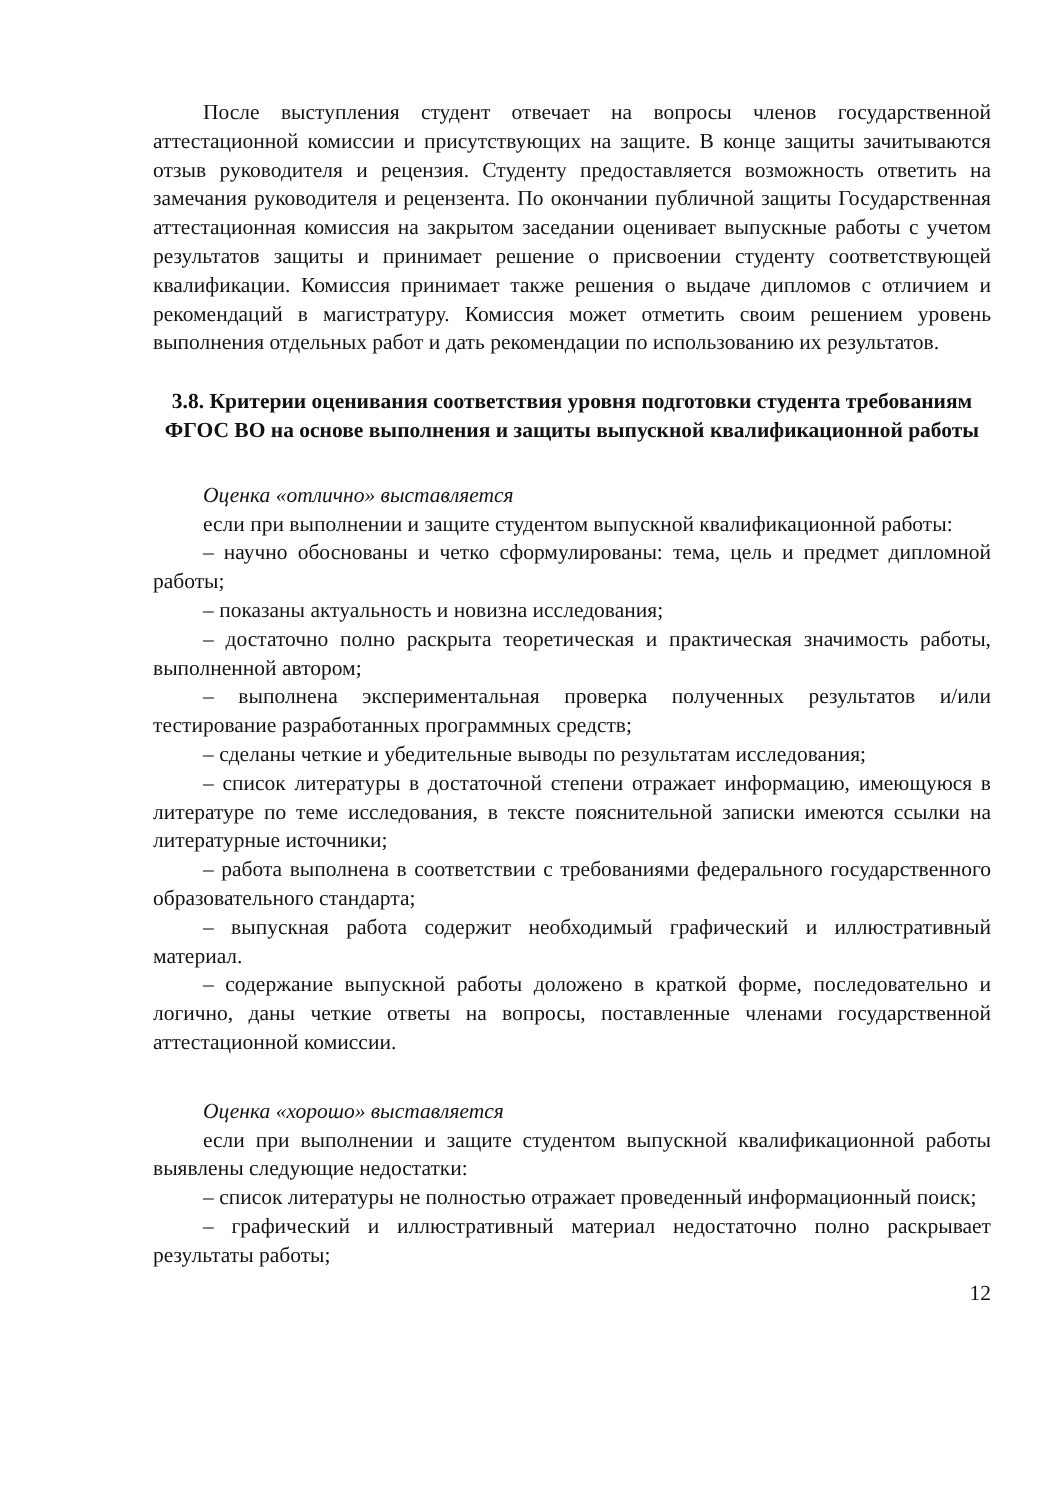После выступления студент отвечает на вопросы членов государственной аттестационной комиссии и присутствующих на защите. В конце защиты зачитываются отзыв руководителя и рецензия. Студенту предоставляется возможность ответить на замечания руководителя и рецензента. По окончании публичной защиты Государственная аттестационная комиссия на закрытом заседании оценивает выпускные работы с учетом результатов защиты и принимает решение о присвоении студенту соответствующей квалификации. Комиссия принимает также решения о выдаче дипломов с отличием и рекомендаций в магистратуру. Комиссия может отметить своим решением уровень выполнения отдельных работ и дать рекомендации по использованию их результатов.
3.8. Критерии оценивания соответствия уровня подготовки студента требованиям ФГОС ВО на основе выполнения и защиты выпускной квалификационной работы
Оценка «отлично» выставляется
если при выполнении и защите студентом выпускной квалификационной работы:
– научно обоснованы и четко сформулированы: тема, цель и предмет дипломной работы;
– показаны актуальность и новизна исследования;
– достаточно полно раскрыта теоретическая и практическая значимость работы, выполненной автором;
– выполнена экспериментальная проверка полученных результатов и/или тестирование разработанных программных средств;
– сделаны четкие и убедительные выводы по результатам исследования;
– список литературы в достаточной степени отражает информацию, имеющуюся в литературе по теме исследования, в тексте пояснительной записки имеются ссылки на литературные источники;
– работа выполнена в соответствии с требованиями федерального государственного образовательного стандарта;
– выпускная работа содержит необходимый графический и иллюстративный материал.
– содержание выпускной работы доложено в краткой форме, последовательно и логично, даны четкие ответы на вопросы, поставленные членами государственной аттестационной комиссии.
Оценка «хорошо» выставляется
если при выполнении и защите студентом выпускной квалификационной работы выявлены следующие недостатки:
– список литературы не полностью отражает проведенный информационный поиск;
– графический и иллюстративный материал недостаточно полно раскрывает результаты работы;
12